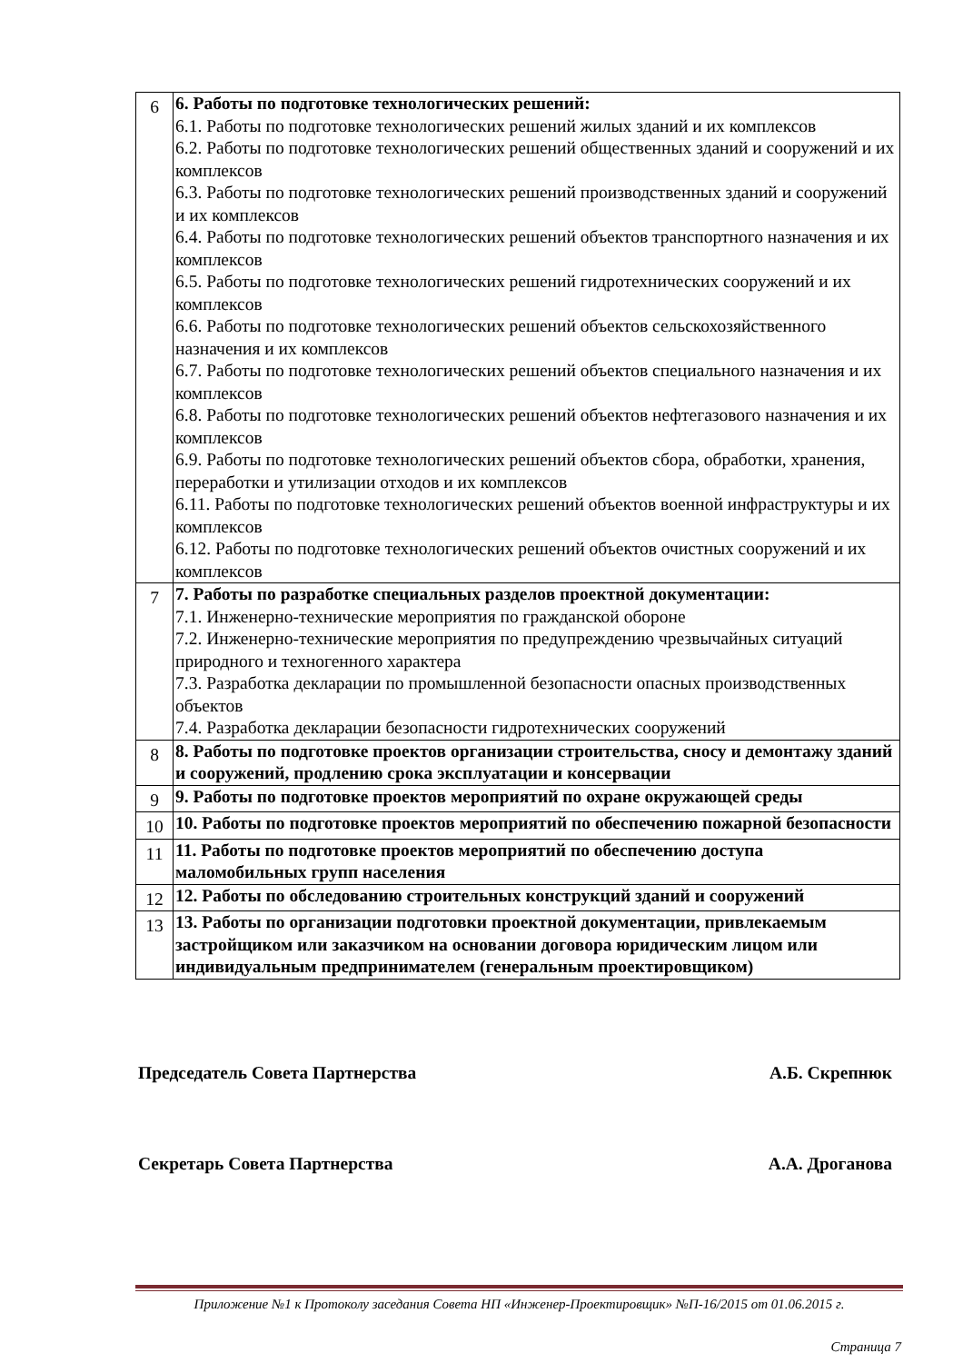| 6 | 6. Работы по подготовке технологических решений: 6.1. Работы по подготовке технологических решений жилых зданий и их комплексов 6.2. Работы по подготовке технологических решений общественных зданий и сооружений и их комплексов 6.3. Работы по подготовке технологических решений производственных зданий и сооружений и их комплексов 6.4. Работы по подготовке технологических решений объектов транспортного назначения и их комплексов 6.5. Работы по подготовке технологических решений гидротехнических сооружений и их комплексов 6.6. Работы по подготовке технологических решений объектов сельскохозяйственного назначения и их комплексов 6.7. Работы по подготовке технологических решений объектов специального назначения и их комплексов 6.8. Работы по подготовке технологических решений объектов нефтегазового назначения и их комплексов 6.9. Работы по подготовке технологических решений объектов сбора, обработки, хранения, переработки и утилизации отходов и их комплексов 6.11. Работы по подготовке технологических решений объектов военной инфраструктуры и их комплексов 6.12. Работы по подготовке технологических решений объектов очистных сооружений и их комплексов |
| 7 | 7. Работы по разработке специальных разделов проектной документации: 7.1. Инженерно-технические мероприятия по гражданской обороне 7.2. Инженерно-технические мероприятия по предупреждению чрезвычайных ситуаций природного и техногенного характера 7.3. Разработка декларации по промышленной безопасности опасных производственных объектов 7.4. Разработка декларации безопасности гидротехнических сооружений |
| 8 | 8. Работы по подготовке проектов организации строительства, сносу и демонтажу зданий и сооружений, продлению срока эксплуатации и консервации |
| 9 | 9. Работы по подготовке проектов мероприятий по охране окружающей среды |
| 10 | 10. Работы по подготовке проектов мероприятий по обеспечению пожарной безопасности |
| 11 | 11. Работы по подготовке проектов мероприятий по обеспечению доступа маломобильных групп населения |
| 12 | 12. Работы по обследованию строительных конструкций зданий и сооружений |
| 13 | 13. Работы по организации подготовки проектной документации, привлекаемым застройщиком или заказчиком на основании договора юридическим лицом или индивидуальным предпринимателем (генеральным проектировщиком) |
Председатель Совета Партнерства А.Б. Скрепнюк
Секретарь Совета Партнерства А.А. Дроганова
Приложение №1 к Протоколу заседания Совета НП «Инженер-Проектировщик» №П-16/2015 от 01.06.2015 г.
Страница 7